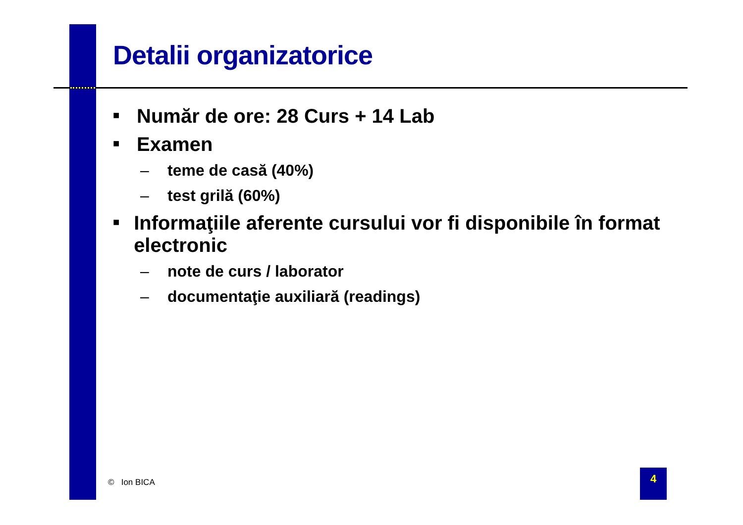Detalii organizatorice
■ Număr de ore: 28 Curs + 14 Lab
■ Examen
– teme de casă (40%)
– test grilă (60%)
■ Informaţiile aferente cursului vor fi disponibile în format electronic
– note de curs / laborator
– documentaţie auxiliară (readings)
© Ion BICA
4